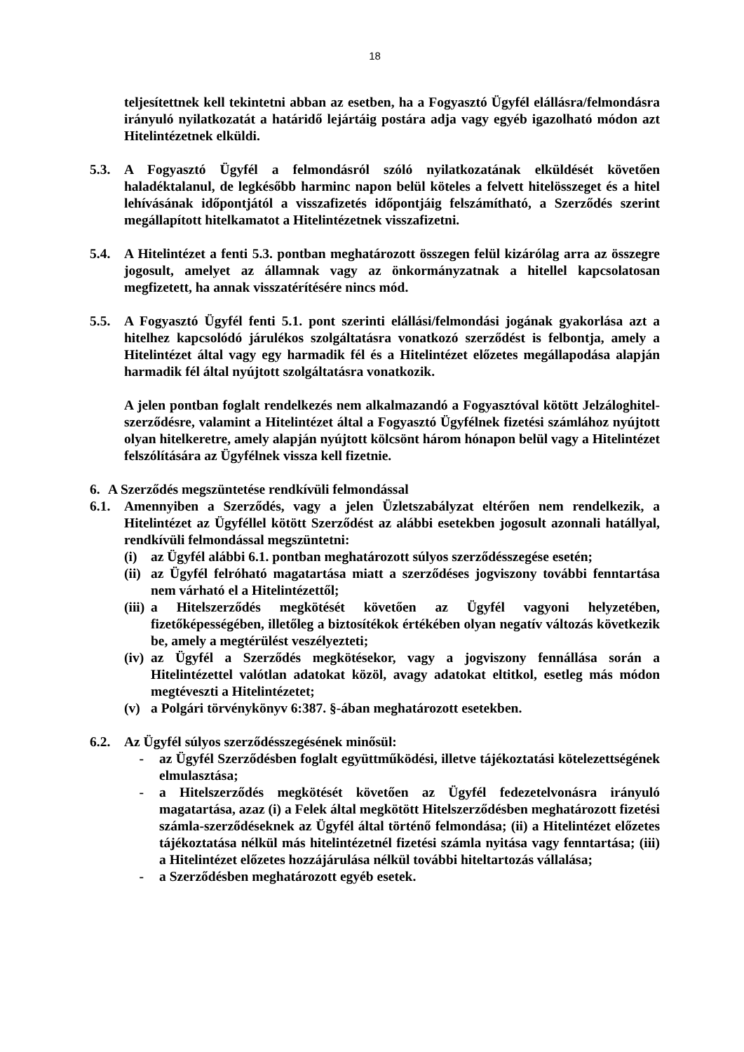18
teljesítettnek kell tekintetni abban az esetben, ha a Fogyasztó Ügyfél elállásra/felmondásra irányuló nyilatkozatát a határidő lejártáig postára adja vagy egyéb igazolható módon azt Hitelintézetnek elküldi.
5.3. A Fogyasztó Ügyfél a felmondásról szóló nyilatkozatának elküldését követően haladéktalanul, de legkésőbb harminc napon belül köteles a felvett hitelösszeget és a hitel lehívásának időpontjától a visszafizetés időpontjáig felszámítható, a Szerződés szerint megállapított hitelkamatot a Hitelintézetnek visszafizetni.
5.4. A Hitelintézet a fenti 5.3. pontban meghatározott összegen felül kizárólag arra az összegre jogosult, amelyet az államnak vagy az önkormányzatnak a hitellel kapcsolatosan megfizetett, ha annak visszatérítésére nincs mód.
5.5. A Fogyasztó Ügyfél fenti 5.1. pont szerinti elállási/felmondási jogának gyakorlása azt a hitelhez kapcsolódó járulékos szolgáltatásra vonatkozó szerződést is felbontja, amely a Hitelintézet által vagy egy harmadik fél és a Hitelintézet előzetes megállapodása alapján harmadik fél által nyújtott szolgáltatásra vonatkozik.
A jelen pontban foglalt rendelkezés nem alkalmazandó a Fogyasztóval kötött Jelzáloghitel-szerződésre, valamint a Hitelintézet által a Fogyasztó Ügyfélnek fizetési számlához nyújtott olyan hitelkeretre, amely alapján nyújtott kölcsönt három hónapon belül vagy a Hitelintézet felszólítására az Ügyfélnek vissza kell fizetnie.
6. A Szerződés megszüntetése rendkívüli felmondással
6.1. Amennyiben a Szerződés, vagy a jelen Üzletszabályzat eltérően nem rendelkezik, a Hitelintézet az Ügyféllel kötött Szerződést az alábbi esetekben jogosult azonnali hatállyal, rendkívüli felmondással megszüntetni:
(i) az Ügyfél alábbi 6.1. pontban meghatározott súlyos szerződésszegése esetén;
(ii) az Ügyfél felróható magatartása miatt a szerződéses jogviszony további fenntartása nem várható el a Hitelintézettől;
(iii) a Hitelszerződés megkötését követően az Ügyfél vagyoni helyzetében, fizetőképességében, illetőleg a biztosítékok értékében olyan negatív változás következik be, amely a megtérülést veszélyezteti;
(iv) az Ügyfél a Szerződés megkötésekor, vagy a jogviszony fennállása során a Hitelintézettel valótlan adatokat közöl, avagy adatokat eltitkol, esetleg más módon megtéveszti a Hitelintézetet;
(v) a Polgári törvénykönyv 6:387. §-ában meghatározott esetekben.
6.2. Az Ügyfél súlyos szerződésszegésének minősül:
- az Ügyfél Szerződésben foglalt együttműködési, illetve tájékoztatási kötelezettségének elmulasztása;
- a Hitelszerződés megkötését követően az Ügyfél fedezetelvonásra irányuló magatartása, azaz (i) a Felek által megkötött Hitelszerződésben meghatározott fizetési számla-szerződéseknek az Ügyfél által történő felmondása; (ii) a Hitelintézet előzetes tájékoztatása nélkül más hitelintézetnél fizetési számla nyitása vagy fenntartása; (iii) a Hitelintézet előzetes hozzájárulása nélkül további hiteltartozás vállalása;
- a Szerződésben meghatározott egyéb esetek.